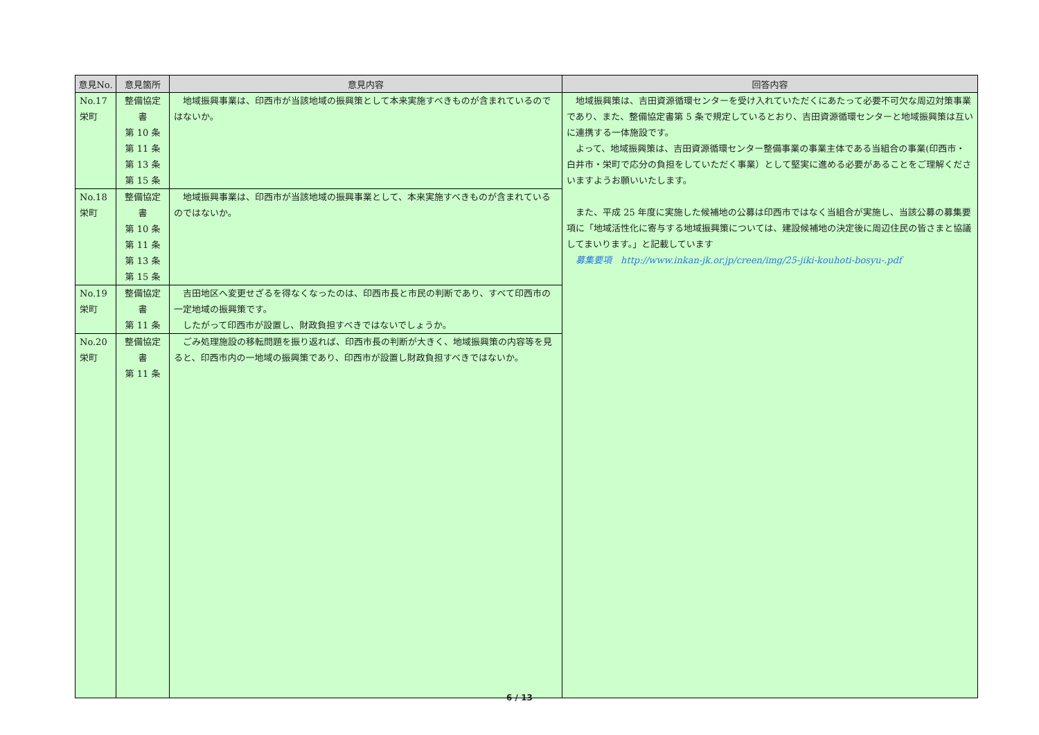| 意見No. | 意見箇所 | 意見内容 | 回答内容 |
| --- | --- | --- | --- |
| No.17 栄町 | 整備協定書 第 10 条 第 11 条 第 13 条 第 15 条 | 地域振興事業は、印西市が当該地域の振興策として本来実施すべきものが含まれているのではないか。 | 地域振興策は、吉田資源循環センターを受け入れていただくにあたって必要不可欠な周辺対策事業であり、また、整備協定書第 5 条で規定しているとおり、吉田資源循環センターと地域振興策は互いに連携する一体施設です。 よって、地域振興策は、吉田資源循環センター整備事業の事業主体である当組合の事業(印西市・白井市・栄町で応分の負担をしていただく事業）として堅実に進める必要があることをご理解くださいますようお願いいたします。 また、平成 25 年度に実施した候補地の公募は印西市ではなく当組合が実施し、当該公募の募集要項に「地域活性化に寄与する地域振興策については、建設候補地の決定後に周辺住民の皆さまと協議してまいります。」と記載しています 募集要項 http://www.inkan-jk.or.jp/creen/img/25-jiki-kouhoti-bosyu-.pdf |
| No.18 栄町 | 整備協定書 第 10 条 第 11 条 第 13 条 第 15 条 | 地域振興事業は、印西市が当該地域の振興事業として、本来実施すべきものが含まれているのではないか。 | |
| No.19 栄町 | 整備協定書 第 11 条 | 吉田地区へ変更せざるを得なくなったのは、印西市長と市民の判断であり、すべて印西市の一定地域の振興策です。 したがって印西市が設置し、財政負担すべきではないでしょうか。 | |
| No.20 栄町 | 整備協定書 第 11 条 | ごみ処理施設の移転問題を振り返れば、印西市長の判断が大きく、地域振興策の内容等を見ると、印西市内の一地域の振興策であり、印西市が設置し財政負担すべきではないか。 | |
6 / 13